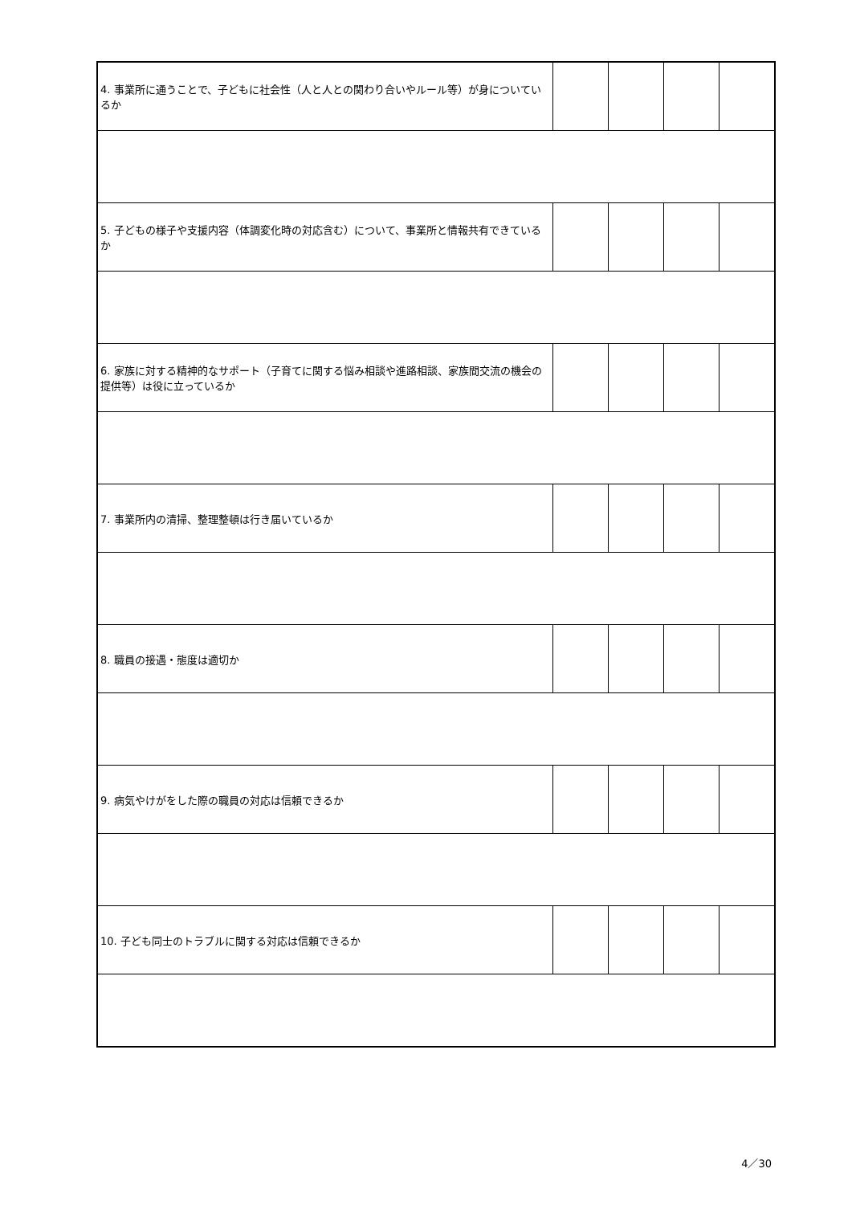| 4. 事業所に通うことで、子どもに社会性（人と人との関わり合いやルール等）が身についているか | | | | |
| 5. 子どもの様子や支援内容（体調変化時の対応含む）について、事業所と情報共有できているか | | | | |
| 6. 家族に対する精神的なサポート（子育てに関する悩み相談や進路相談、家族間交流の機会の提供等）は役に立っているか | | | | |
| 7. 事業所内の清掃、整理整頓は行き届いているか | | | | |
| 8. 職員の接遇・態度は適切か | | | | |
| 9. 病気やけがをした際の職員の対応は信頼できるか | | | | |
| 10. 子ども同士のトラブルに関する対応は信頼できるか | | | | |
4／30